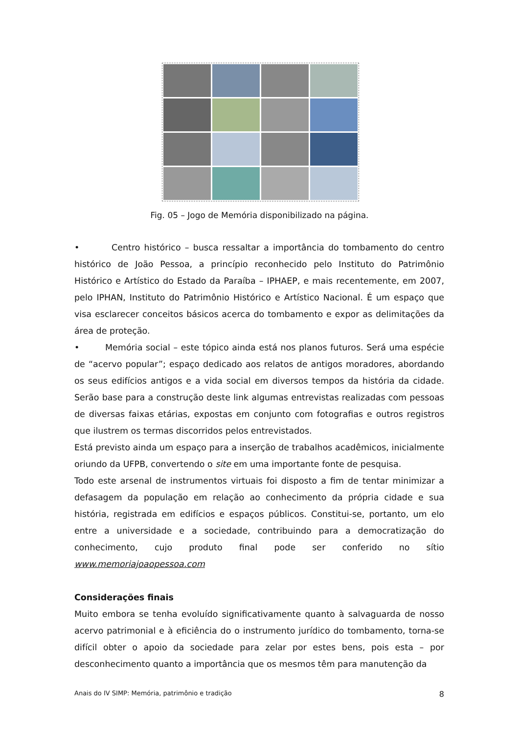Fig. 05 – Jogo de Memória disponibilizado na página.
• Centro histórico – busca ressaltar a importância do tombamento do centro histórico de João Pessoa, a princípio reconhecido pelo Instituto do Patrimônio Histórico e Artístico do Estado da Paraíba – IPHAEP, e mais recentemente, em 2007, pelo IPHAN, Instituto do Patrimônio Histórico e Artístico Nacional. É um espaço que visa esclarecer conceitos básicos acerca do tombamento e expor as delimitações da área de proteção.
• Memória social – este tópico ainda está nos planos futuros. Será uma espécie de “acervo popular”; espaço dedicado aos relatos de antigos moradores, abordando os seus edifícios antigos e a vida social em diversos tempos da história da cidade. Serão base para a construção deste link algumas entrevistas realizadas com pessoas de diversas faixas etárias, expostas em conjunto com fotografias e outros registros que ilustrem os termas discorridos pelos entrevistados.
Está previsto ainda um espaço para a inserção de trabalhos acadêmicos, inicialmente oriundo da UFPB, convertendo o site em uma importante fonte de pesquisa.
Todo este arsenal de instrumentos virtuais foi disposto a fim de tentar minimizar a defasagem da população em relação ao conhecimento da própria cidade e sua história, registrada em edifícios e espaços públicos. Constitui-se, portanto, um elo entre a universidade e a sociedade, contribuindo para a democratização do conhecimento, cujo produto final pode ser conferido no sítio www.memoriajoaopessoa.com
Considerações finais
Muito embora se tenha evoluído significativamente quanto à salvaguarda de nosso acervo patrimonial e à eficiência do o instrumento jurídico do tombamento, torna-se difícil obter o apoio da sociedade para zelar por estes bens, pois esta – por desconhecimento quanto a importância que os mesmos têm para manutenção da
Anais do IV SIMP: Memória, patrimônio e tradição 8